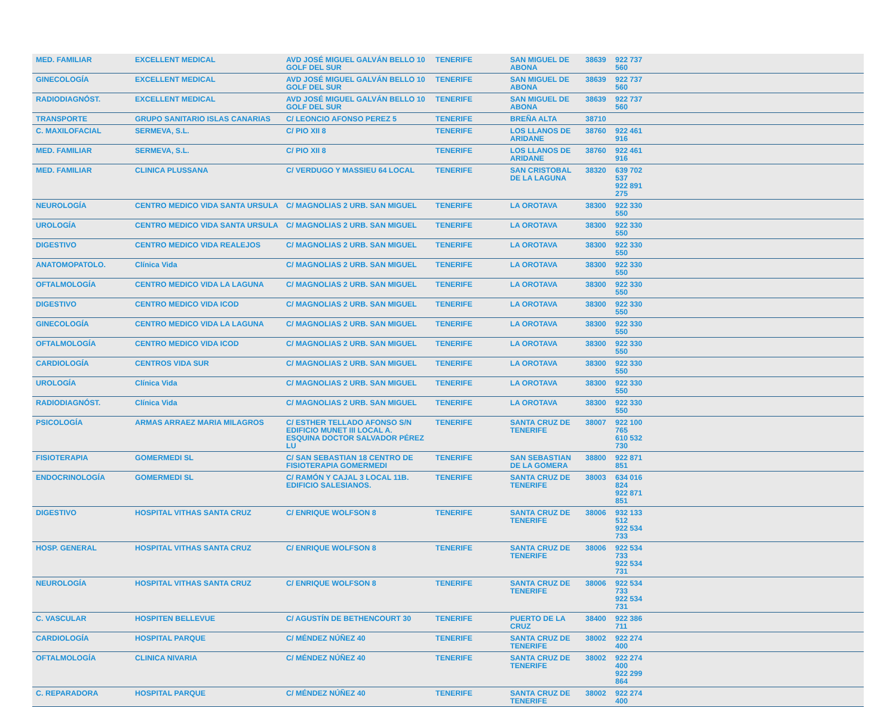| MED. FAMILIAR | EXCELLENT MEDICAL | AVD JOSÉ MIGUEL GALVÁN BELLO 10 GOLF DEL SUR | TENERIFE | SAN MIGUEL DE ABONA | 38639 | 922 737 560 | |
| GINECOLOGÍA | EXCELLENT MEDICAL | AVD JOSÉ MIGUEL GALVÁN BELLO 10 GOLF DEL SUR | TENERIFE | SAN MIGUEL DE ABONA | 38639 | 922 737 560 | |
| RADIODIAGNÓST. | EXCELLENT MEDICAL | AVD JOSÉ MIGUEL GALVÁN BELLO 10 GOLF DEL SUR | TENERIFE | SAN MIGUEL DE ABONA | 38639 | 922 737 560 | |
| TRANSPORTE | GRUPO SANITARIO ISLAS CANARIAS | C/ LEONCIO AFONSO PEREZ 5 | TENERIFE | BREÑA ALTA | 38710 | | |
| C. MAXILOFACIAL | SERMEVA, S.L. | C/ PIO XII 8 | TENERIFE | LOS LLANOS DE ARIDANE | 38760 | 922 461 916 | |
| MED. FAMILIAR | SERMEVA, S.L. | C/ PIO XII 8 | TENERIFE | LOS LLANOS DE ARIDANE | 38760 | 922 461 916 | |
| MED. FAMILIAR | CLINICA PLUSSANA | C/ VERDUGO Y MASSIEU 64 LOCAL | TENERIFE | SAN CRISTOBAL DE LA LAGUNA | 38320 | 639 702 537 922 891 275 | |
| NEUROLOGÍA | CENTRO MEDICO VIDA SANTA URSULA | C/ MAGNOLIAS 2 URB. SAN MIGUEL | TENERIFE | LA OROTAVA | 38300 | 922 330 550 | |
| UROLOGÍA | CENTRO MEDICO VIDA SANTA URSULA | C/ MAGNOLIAS 2 URB. SAN MIGUEL | TENERIFE | LA OROTAVA | 38300 | 922 330 550 | |
| DIGESTIVO | CENTRO MEDICO VIDA REALEJOS | C/ MAGNOLIAS 2 URB. SAN MIGUEL | TENERIFE | LA OROTAVA | 38300 | 922 330 550 | |
| ANATOMOPATOLO. | Clínica Vida | C/ MAGNOLIAS 2 URB. SAN MIGUEL | TENERIFE | LA OROTAVA | 38300 | 922 330 550 | |
| OFTALMOLOGÍA | CENTRO MEDICO VIDA LA LAGUNA | C/ MAGNOLIAS 2 URB. SAN MIGUEL | TENERIFE | LA OROTAVA | 38300 | 922 330 550 | |
| DIGESTIVO | CENTRO MEDICO VIDA ICOD | C/ MAGNOLIAS 2 URB. SAN MIGUEL | TENERIFE | LA OROTAVA | 38300 | 922 330 550 | |
| GINECOLOGÍA | CENTRO MEDICO VIDA LA LAGUNA | C/ MAGNOLIAS 2 URB. SAN MIGUEL | TENERIFE | LA OROTAVA | 38300 | 922 330 550 | |
| OFTALMOLOGÍA | CENTRO MEDICO VIDA ICOD | C/ MAGNOLIAS 2 URB. SAN MIGUEL | TENERIFE | LA OROTAVA | 38300 | 922 330 550 | |
| CARDIOLOGÍA | CENTROS VIDA SUR | C/ MAGNOLIAS 2 URB. SAN MIGUEL | TENERIFE | LA OROTAVA | 38300 | 922 330 550 | |
| UROLOGÍA | Clínica Vida | C/ MAGNOLIAS 2 URB. SAN MIGUEL | TENERIFE | LA OROTAVA | 38300 | 922 330 550 | |
| RADIODIAGNÓST. | Clínica Vida | C/ MAGNOLIAS 2 URB. SAN MIGUEL | TENERIFE | LA OROTAVA | 38300 | 922 330 550 | |
| PSICOLOGÍA | ARMAS ARRAEZ MARIA MILAGROS | C/ ESTHER TELLADO AFONSO S/N EDIFICIO MUNET III LOCAL A. ESQUINA DOCTOR SALVADOR PÉREZ LU | TENERIFE | SANTA CRUZ DE TENERIFE | 38007 | 922 100 765 610 532 730 | |
| FISIOTERAPIA | GOMERMEDI SL | C/ SAN SEBASTIAN 18 CENTRO DE FISIOTERAPIA GOMERMEDI | TENERIFE | SAN SEBASTIAN DE LA GOMERA | 38800 | 922 871 851 | |
| ENDOCRINOLOGÍA | GOMERMEDI SL | C/ RAMÓN Y CAJAL 3 LOCAL 11B. EDIFICIO SALESIANOS. | TENERIFE | SANTA CRUZ DE TENERIFE | 38003 | 634 016 824 922 871 851 | |
| DIGESTIVO | HOSPITAL VITHAS SANTA CRUZ | C/ ENRIQUE WOLFSON 8 | TENERIFE | SANTA CRUZ DE TENERIFE | 38006 | 932 133 512 922 534 733 | |
| HOSP. GENERAL | HOSPITAL VITHAS SANTA CRUZ | C/ ENRIQUE WOLFSON 8 | TENERIFE | SANTA CRUZ DE TENERIFE | 38006 | 922 534 733 922 534 731 | |
| NEUROLOGÍA | HOSPITAL VITHAS SANTA CRUZ | C/ ENRIQUE WOLFSON 8 | TENERIFE | SANTA CRUZ DE TENERIFE | 38006 | 922 534 733 922 534 731 | |
| C. VASCULAR | HOSPITEN BELLEVUE | C/ AGUSTÍN DE BETHENCOURT 30 | TENERIFE | PUERTO DE LA CRUZ | 38400 | 922 386 711 | |
| CARDIOLOGÍA | HOSPITAL PARQUE | C/ MÉNDEZ NÚÑEZ 40 | TENERIFE | SANTA CRUZ DE TENERIFE | 38002 | 922 274 400 | |
| OFTALMOLOGÍA | CLINICA NIVARIA | C/ MÉNDEZ NÚÑEZ 40 | TENERIFE | SANTA CRUZ DE TENERIFE | 38002 | 922 274 400 922 299 864 | |
| C. REPARADORA | HOSPITAL PARQUE | C/ MÉNDEZ NÚÑEZ 40 | TENERIFE | SANTA CRUZ DE TENERIFE | 38002 | 922 274 400 | |